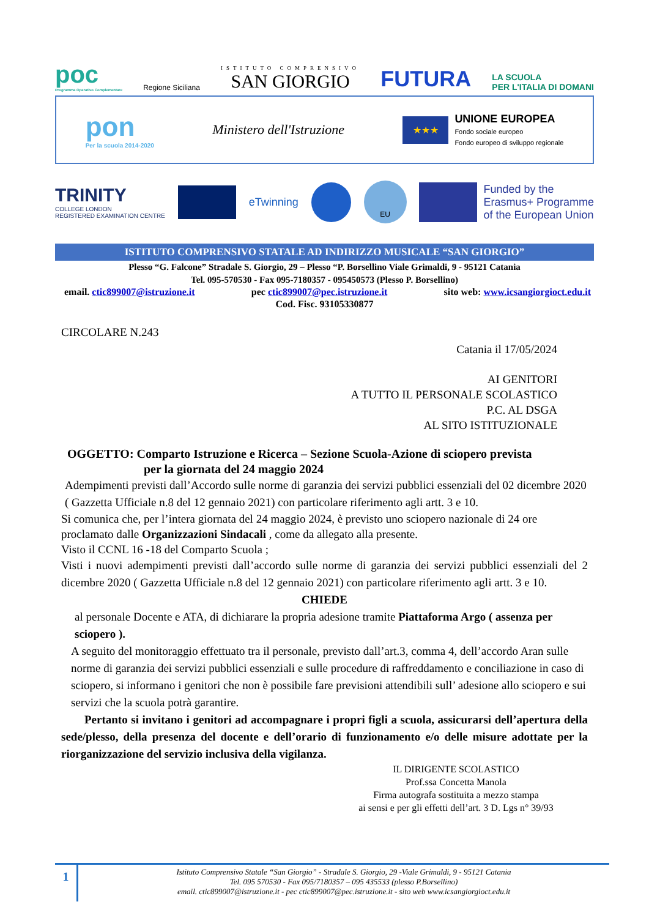poc
Programma Operativo Complementare
Regione Siciliana
ISTITUTO COMPRENSIVO
SAN GIORGIO
FUTURA
LA SCUOLA
PER L'ITALIA DI DOMANI
pon
Per la scuola 2014-2020
Ministero dell'Istruzione
★★★
UNIONE EUROPEA
Fondo sociale europeo
Fondo europeo di sviluppo regionale
TRINITY
COLLEGE LONDON
REGISTERED EXAMINATION CENTRE
eTwinning
EU
Funded by the
Erasmus+ Programme
of the European Union
ISTITUTO COMPRENSIVO STATALE AD INDIRIZZO MUSICALE “SAN GIORGIO”
Plesso “G. Falcone” Stradale S. Giorgio, 29 – Plesso “P. Borsellino Viale Grimaldi, 9 - 95121 Catania
Tel. 095-570530 - Fax 095-7180357 - 095450573 (Plesso P. Borsellino)
email. ctic899007@istruzione.it pec ctic899007@pec.istruzione.it sito web: www.icsangiorgioct.edu.it
Cod. Fisc. 93105330877
CIRCOLARE N.243
Catania il 17/05/2024
AI GENITORI
A TUTTO IL PERSONALE SCOLASTICO
P.C. AL DSGA
AL SITO ISTITUZIONALE
OGGETTO: Comparto Istruzione e Ricerca – Sezione Scuola-Azione di sciopero prevista
per la giornata del 24 maggio 2024
Adempimenti previsti dall’Accordo sulle norme di garanzia dei servizi pubblici essenziali del 02 dicembre 2020 ( Gazzetta Ufficiale n.8 del 12 gennaio 2021) con particolare riferimento agli artt. 3 e 10.
Si comunica che, per l’intera giornata del 24 maggio 2024, è previsto uno sciopero nazionale di 24 ore proclamato dalle Organizzazioni Sindacali , come da allegato alla presente.
Visto il CCNL 16 -18 del Comparto Scuola ;
Visti i nuovi adempimenti previsti dall’accordo sulle norme di garanzia dei servizi pubblici essenziali del 2 dicembre 2020 ( Gazzetta Ufficiale n.8 del 12 gennaio 2021) con particolare riferimento agli artt. 3 e 10.
CHIEDE
al personale Docente e ATA, di dichiarare la propria adesione tramite Piattaforma Argo ( assenza per sciopero ).
A seguito del monitoraggio effettuato tra il personale, previsto dall’art.3, comma 4, dell’accordo Aran sulle norme di garanzia dei servizi pubblici essenziali e sulle procedure di raffreddamento e conciliazione in caso di sciopero, si informano i genitori che non è possibile fare previsioni attendibili sull’ adesione allo sciopero e sui servizi che la scuola potrà garantire.
Pertanto si invitano i genitori ad accompagnare i propri figli a scuola, assicurarsi dell’apertura della sede/plesso, della presenza del docente e dell’orario di funzionamento e/o delle misure adottate per la riorganizzazione del servizio inclusiva della vigilanza.
IL DIRIGENTE SCOLASTICO
Prof.ssa Concetta Manola
Firma autografa sostituita a mezzo stampa
ai sensi e per gli effetti dell’art. 3 D. Lgs n° 39/93
1
Istituto Comprensivo Statale “San Giorgio” - Stradale S. Giorgio, 29 -Viale Grimaldi, 9 - 95121 Catania
Tel. 095 570530 - Fax 095/7180357 – 095 435533 (plesso P.Borsellino)
email. ctic899007@istruzione.it - pec ctic899007@pec.istruzione.it - sito web www.icsangiorgioct.edu.it